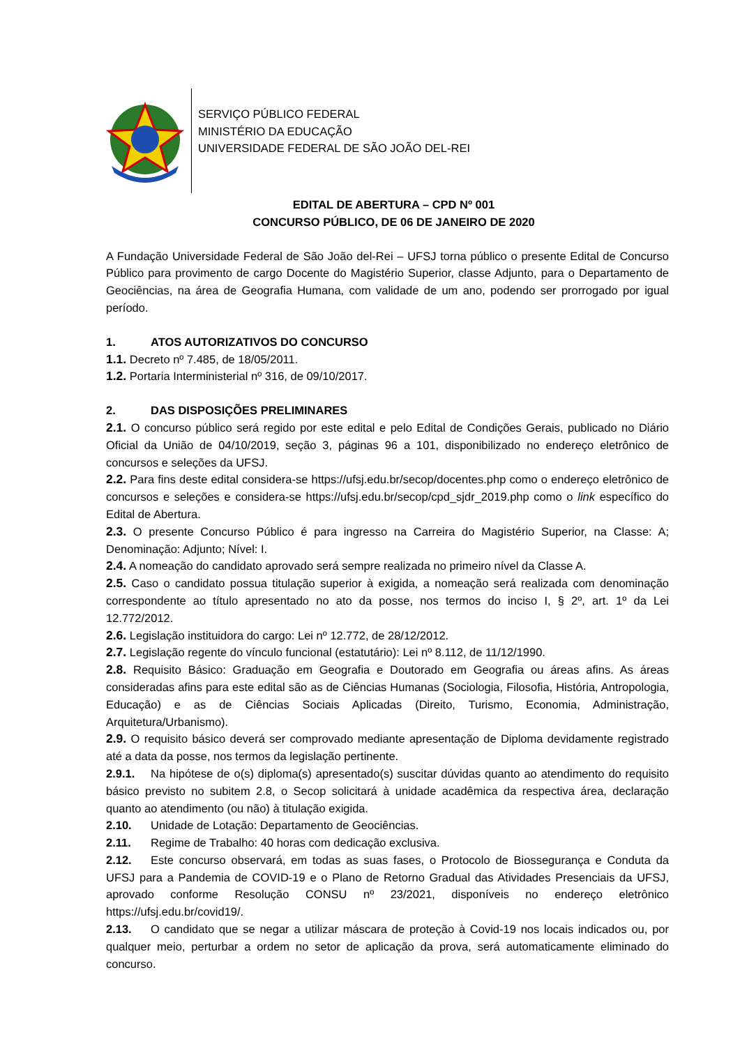SERVIÇO PÚBLICO FEDERAL
MINISTÉRIO DA EDUCAÇÃO
UNIVERSIDADE FEDERAL DE SÃO JOÃO DEL-REI
EDITAL DE ABERTURA – CPD Nº 001
CONCURSO PÚBLICO, DE 06 DE JANEIRO DE 2020
A Fundação Universidade Federal de São João del-Rei – UFSJ torna público o presente Edital de Concurso Público para provimento de cargo Docente do Magistério Superior, classe Adjunto, para o Departamento de Geociências, na área de Geografia Humana, com validade de um ano, podendo ser prorrogado por igual período.
1. ATOS AUTORIZATIVOS DO CONCURSO
1.1. Decreto nº 7.485, de 18/05/2011.
1.2. Portaria Interministerial nº 316, de 09/10/2017.
2. DAS DISPOSIÇÕES PRELIMINARES
2.1. O concurso público será regido por este edital e pelo Edital de Condições Gerais, publicado no Diário Oficial da União de 04/10/2019, seção 3, páginas 96 a 101, disponibilizado no endereço eletrônico de concursos e seleções da UFSJ.
2.2. Para fins deste edital considera-se https://ufsj.edu.br/secop/docentes.php como o endereço eletrônico de concursos e seleções e considera-se https://ufsj.edu.br/secop/cpd_sjdr_2019.php como o link específico do Edital de Abertura.
2.3. O presente Concurso Público é para ingresso na Carreira do Magistério Superior, na Classe: A; Denominação: Adjunto; Nível: I.
2.4. A nomeação do candidato aprovado será sempre realizada no primeiro nível da Classe A.
2.5. Caso o candidato possua titulação superior à exigida, a nomeação será realizada com denominação correspondente ao título apresentado no ato da posse, nos termos do inciso I, § 2º, art. 1º da Lei 12.772/2012.
2.6. Legislação instituidora do cargo: Lei nº 12.772, de 28/12/2012.
2.7. Legislação regente do vínculo funcional (estatutário): Lei nº 8.112, de 11/12/1990.
2.8. Requisito Básico: Graduação em Geografia e Doutorado em Geografia ou áreas afins. As áreas consideradas afins para este edital são as de Ciências Humanas (Sociologia, Filosofia, História, Antropologia, Educação) e as de Ciências Sociais Aplicadas (Direito, Turismo, Economia, Administração, Arquitetura/Urbanismo).
2.9. O requisito básico deverá ser comprovado mediante apresentação de Diploma devidamente registrado até a data da posse, nos termos da legislação pertinente.
2.9.1. Na hipótese de o(s) diploma(s) apresentado(s) suscitar dúvidas quanto ao atendimento do requisito básico previsto no subitem 2.8, o Secop solicitará à unidade acadêmica da respectiva área, declaração quanto ao atendimento (ou não) à titulação exigida.
2.10. Unidade de Lotação: Departamento de Geociências.
2.11. Regime de Trabalho: 40 horas com dedicação exclusiva.
2.12. Este concurso observará, em todas as suas fases, o Protocolo de Biossegurança e Conduta da UFSJ para a Pandemia de COVID-19 e o Plano de Retorno Gradual das Atividades Presenciais da UFSJ, aprovado conforme Resolução CONSU nº 23/2021, disponíveis no endereço eletrônico https://ufsj.edu.br/covid19/.
2.13. O candidato que se negar a utilizar máscara de proteção à Covid-19 nos locais indicados ou, por qualquer meio, perturbar a ordem no setor de aplicação da prova, será automaticamente eliminado do concurso.